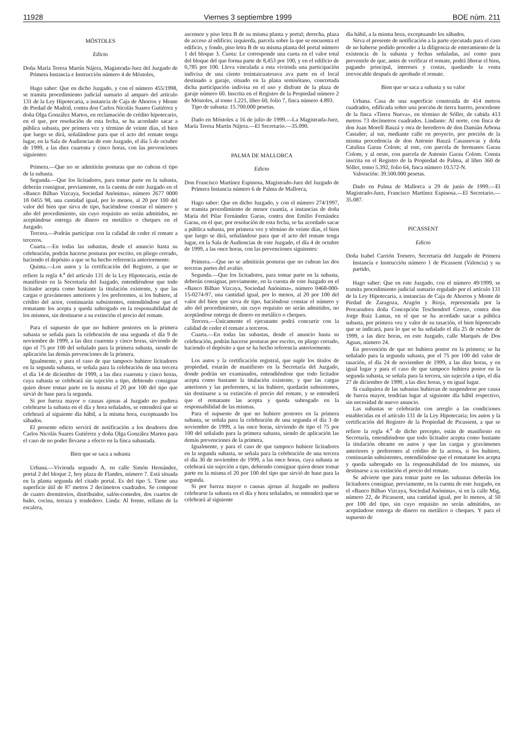11928 Viernes 3 septiembre 1999 BOE núm. 211
MÓSTOLES
Edicto
Doña María Teresa Martín Nájera, Magistrada-Juez del Juzgado de Primera Instancia e Instrucción número 4 de Móstoles,
Hago saber: Que en dicho Juzgado, y con el número 455/1998, se tramita procedimiento judicial sumario al amparo del artículo 131 de la Ley Hipotecaria, a instancia de Caja de Ahorros y Monte de Piedad de Madrid, contra don Carlos Nicolás Suares Gutiérrez y doña Olga González Martos, en reclamación de crédito hipotecario, en el que, por resolución de esta fecha, se ha acordado sacar a pública subasta, por primera vez y término de veinte días, el bien que luego se dirá, señalándose para que el acto del remate tenga lugar, en la Sala de Audiencias de este Juzgado, el día 5 de octubre de 1999, a las diez cuarenta y cinco horas, con las prevenciones siguientes:
Primera.—Que no se admitirán posturas que no cubran el tipo de la subasta.
Segunda.—Que los licitadores, para tomar parte en la subasta, deberán consignar, previamente, en la cuenta de este Juzgado en el «Banco Bilbao Vizcaya, Sociedad Anónima», número 2677 0000 18 0455 98, una cantidad igual, por lo menos, al 20 por 100 del valor del bien que sirva de tipo, haciéndose constar el número y año del procedimiento, sin cuyo requisito no serán admitidos, no aceptándose entrega de dinero en metálico o cheques en el Juzgado.
Tercera.—Podrán participar con la calidad de ceder el remate a terceros.
Cuarta.—En todas las subastas, desde el anuncio hasta su celebración, podrán hacerse posturas por escrito, en pliego cerrado, haciendo el depósito a que se ha hecho referencia anteriormente.
Quinta.—Los autos y la certificación del Registro, a que se refiere la regla 4.<sup>a</sup> del artículo 131 de la Ley Hipotecaria, están de manifiesto en la Secretaría del Juzgado, entendiéndose que todo licitador acepta como bastante la titulación existente, y que las cargas o gravámenes anteriores y los preferentes, si los hubiere, al crédito del actor, continuarán subsistentes, entendiéndose que el rematante los acepta y queda subrogado en la responsabilidad de los mismos, sin destinarse a su extinción el precio del remate.
Para el supuesto de que no hubiere postores en la primera subasta se señala para la celebración de una segunda el día 9 de noviembre de 1999, a las diez cuarenta y cinco horas, sirviendo de tipo el 75 por 100 del señalado para la primera subasta, siendo de aplicación las demás prevenciones de la primera.
Igualmente, y para el caso de que tampoco hubiere licitadores en la segunda subasta, se señala para la celebración de una tercera el día 14 de diciembre de 1999, a las diez cuarenta y cinco horas, cuya subasta se celebrará sin sujeción a tipo, debiendo consignar quien desee tomar parte en la misma el 20 por 100 del tipo que sirvió de base para la segunda.
Si por fuerza mayor o causas ajenas al Juzgado no pudiera celebrarse la subasta en el día y hora señalados, se entenderá que se celebrará al siguiente día hábil, a la misma hora, exceptuando los sábados.
El presente edicto servirá de notificación a los deudores don Carlos Nicolás Suares Gutiérrez y doña Olga González Martos para el caso de no poder llevarse a efecto en la finca subastada.
Bien que se saca a subasta
Urbana.—Vivienda segundo A, en calle Simón Hernández, portal 2 del bloque 2, hoy plaza de Flandes, número 7. Está situada en la planta segunda del citado portal. Es del tipo 5. Tiene una superficie útil de 87 metros 2 decímetros cuadrados. Se compone de cuatro dormitorios, distribuidor, salón-comedor, dos cuartos de baño, cocina, terraza y tendedero. Linda: Al frente, rellano de la escalera,
ascensor y piso letra B de su misma planta y portal; derecha, plaza de acceso al edificio; izquierda, parcela sobre la que se encuentra el edificio, y fondo, piso letra B de su misma planta del portal número 1 del bloque 3. Cuota: Le corresponde una cuota en el valor total del bloque del que forma parte de 8,453 por 100, y en el edificio de 0,785 por 100. Lleva vinculada a esta vivienda una participación indivisa de una ciento treintaicuatroava ava parte en el local destinado a garaje, situado en la plana semisótano, concretada dicha participación indivisa en el uso y disfrute de la plaza de garaje número 60. Inscrita en el Registro de la Propiedad número 2 de Móstoles, al tomo 1.221, libro 60, folio 7, finca número 4.893.
Tipo de subasta: 15.700.000 pesetas.
Dado en Móstoles a 16 de julio de 1999.—La Magistrada-Juez, María Teresa Martín Nájera.—El Secretario.—35.090.
PALMA DE MALLORCA
Edicto
Don Francisco Martínez Espinosa, Magistrado-Juez del Juzgado de Primera Instancia número 6 de Palma de Mallorca,
Hago saber: Que en dicho Juzgado, y con el número 274/1997, se tramita procedimiento de menor cuantía, a instancias de doña María del Pilar Fernández Garau, contra don Emilio Fernández Garau, en el que, por resolución de esta fecha, se ha acordado sacar a pública subasta, por primera vez y término de veinte días, el bien que luego se dirá, señalándose para que el acto del remate tenga lugar, en la Sala de Audiencias de este Juzgado, el día 4 de octubre de 1999, a las once horas, con las prevenciones siguientes:
Primera.—Que no se admitirán posturas que no cubran las dos terceras partes del avalúo.
Segunda.—Que los licitadores, para tomar parte en la subasta, deberán consignar, previamente, en la cuenta de este Juzgado en el «Banco Bilbao Vizcaya, Sociedad Anónima», número 0468-000-15-0274-97, una cantidad igual, por lo menos, al 20 por 100 del valor del bien que sirva de tipo, haciéndose constar el número y año del procedimiento, sin cuyo requisito no serán admitidos, no aceptándose entrega de dinero en metálico o cheques.
Tercera.—Únicamente el ejecutante podrá concurrir con la calidad de ceder el remate a terceros.
Cuarta.—En todas las subastas, desde el anuncio hasta su celebración, podrán hacerse posturas por escrito, en pliego cerrado, haciendo el depósito a que se ha hecho referencia anteriormente.
Los autos y la certificación registral, que suple los títulos de propiedad, estarán de manifiesto en la Secretaría del Juzgado, donde podrán ser examinados, entendiéndose que todo licitador acepta como bastante la titulación existente, y que las cargas anteriores y las preferentes, si las hubiere, quedarán subsistentes, sin destinarse a su extinción el precio del remate, y se entenderá que el rematante las acepta y queda subrogado en la responsabilidad de las mismas.
Para el supuesto de que no hubiere postores en la primera subasta, se señala para la celebración de una segunda el día 3 de noviembre de 1999, a las once horas, sirviendo de tipo el 75 por 100 del señalado para la primera subasta, siendo de aplicación las demás prevenciones de la primera.
Igualmente, y para el caso de que tampoco hubiere licitadores en la segunda subasta, se señala para la celebración de una tercera el día 30 de noviembre de 1999, a las once horas, cuya subasta se celebrará sin sujeción a tipo, debiendo consignar quien desee tomar parte en la misma el 20 por 100 del tipo que sirvió de base para la segunda.
Si por fuerza mayor o causas ajenas al Juzgado no pudiera celebrarse la subasta en el día y hora señalados, se entenderá que se celebrará al siguiente
día hábil, a la misma hora, exceptuando los sábados.
Sirva el presente de notificación a la parte ejecutada para el caso de no haberse podido proceder a la diligencia de enteramiento de la existencia de la subasta y fechas señaladas, así como para prevenirle de que, antes de verificar el remate, podrá liberar el bien, pagando principal, intereses y costas, quedando la venta irrevocable después de aprobado el remate.
Bien que se saca a subasta y su valor
Urbana. Casa de una superficie construida de 414 metros cuadrados, edificada sobre una porción de tierra huerto, procedente de la finca «Tierra Nueva», en término de Sóller, de cabida 413 metros 73 decímetros cuadrados. Lindante: Al norte, con finca de don Juan Morell Bauzá y otra de herederos de don Damián Arbona Castañer; al sur, mediante calle en proyecto, por porción de la misma procedencia de don Antonio Bauzá Casasnovas y doña Catalina Garau Colom; al este, con parcela de hermanos Garau Colom, y al oeste, con parcela de Antonio Garau Colom. Consta inscrita en el Registro de la Propiedad de Palma, al libro 360 de Sóller, tomo 5.392, folio 64, finca número 10.572-N.
Valoración: 39.500.000 pesetas.
Dado en Palma de Mallorca a 29 de junio de 1999.—El Magistrado-Juez, Francisco Martínez Espinosa.—El Secretario.—35.087.
PICASSENT
Edicto
Doña Isabel Carrión Tornero, Secretaria del Juzgado de Primera Instancia e Instrucción número 1 de Picassent (Valencia) y su partido,
Hago saber: Que en este Juzgado, con el número 49/1999, se tramita procedimiento judicial sumario regulado por el artículo 131 de la Ley Hipotecaria, a instancias de Caja de Ahorros y Monte de Piedad de Zaragoza, Aragón y Rioja, representada por la Procuradora doña Concepción Teschendorf Cerezo, contra don Jorge Ruiz Lamas, en el que se ha acordado sacar a pública subasta, por primera vez y valor de su tasación, el bien hipotecado que se indicará, para lo que se ha señalado el día 25 de octubre de 1999, a las diez horas, en este Juzgado, calle Marqués de Dos Aguas, número 24.
En prevención de que no hubiera postor en la primera; se ha señalado para la segunda subasta, por el 75 por 100 del valor de tasación, el día 24 de noviembre de 1999, a las diez horas, y en igual lugar y para el caso de que tampoco hubiera postor en la segunda subasta, se señala para la tercera, sin sujeción a tipo, el día 27 de diciembre de 1999, a las diez horas, y en igual lugar.
Si cualquiera de las subastas hubieran de suspenderse por causa de fuerza mayor, tendrían lugar al siguiente día hábil respectivo, sin necesidad de nuevo anuncio.
Las subastas se celebrarán con arreglo a las condiciones establecidas en el artículo 131 de la Ley Hipotecaria; los autos y la certificación del Registro de la Propiedad de Picassent, a que se refiere la regla 4.<sup>a</sup> de dicho precepto, están de manifiesto en Secretaría, entendiéndose que todo licitador acepta como bastante la titulación obrante en autos y que las cargas y gravámenes anteriores y preferentes al crédito de la actora, si los hubiere, continuarán subsistentes, entendiéndose que el rematante los acepta y queda subrogado en la responsabilidad de los mismos, sin destinarse a su extinción el precio del remate.
Se advierte que para tomar parte en las subastas deberán los licitadores consignar, previamente, en la cuenta de este Juzgado, en el «Banco Bilbao Vizcaya, Sociedad Anónima», si en la calle Mig, número 22, de Picassent, una cantidad igual, por lo menos, al 50 por 100 del tipo, sin cuyo requisito no serán admitidos, no aceptándose entrega de dinero en metálico o cheques. Y para el supuesto de